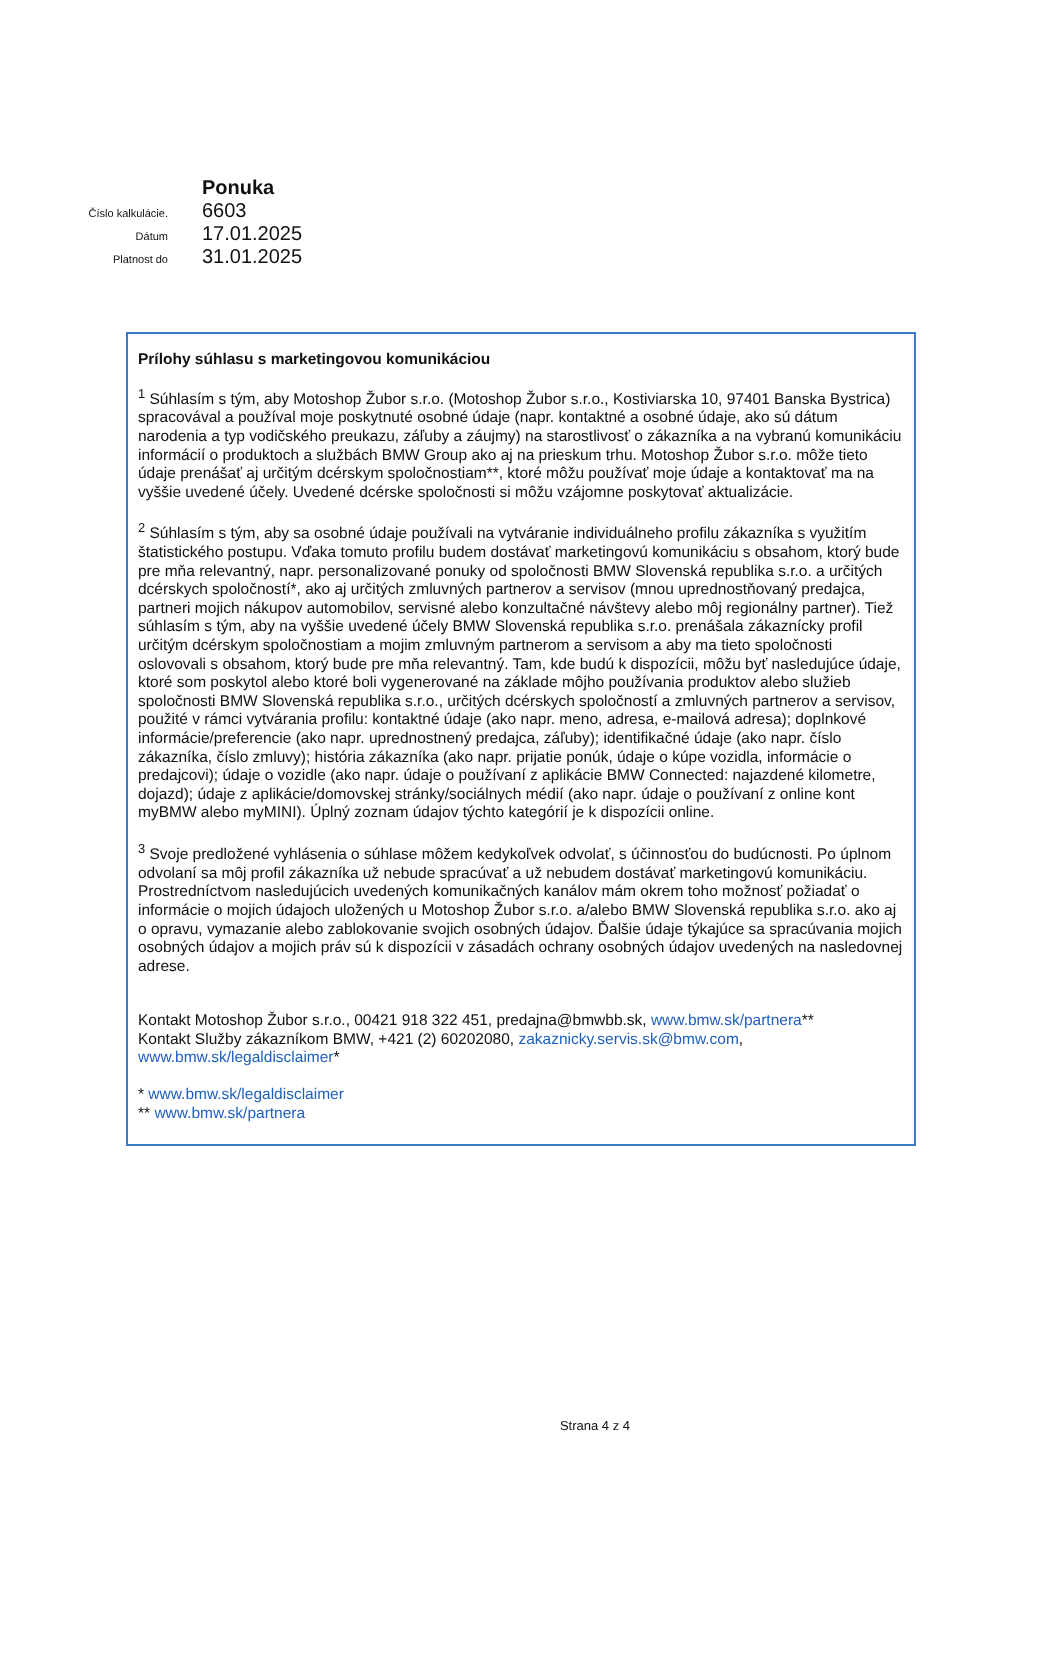Ponuka
Číslo kalkulácie.
6603
Dátum
17.01.2025
Platnost do
31.01.2025
Prílohy súhlasu s marketingovou komunikáciou
<sup>1</sup> Súhlasím s tým, aby Motoshop Žubor s.r.o. (Motoshop Žubor s.r.o., Kostiviarska 10, 97401 Banska Bystrica) spracovával a používal moje poskytnuté osobné údaje (napr. kontaktné a osobné údaje, ako sú dátum narodenia a typ vodičského preukazu, záľuby a záujmy) na starostlivosť o zákazníka a na vybranú komunikáciu informácií o produktoch a službách BMW Group ako aj na prieskum trhu. Motoshop Žubor s.r.o. môže tieto údaje prenášať aj určitým dcérskym spoločnostiam**, ktoré môžu používať moje údaje a kontaktovať ma na vyššie uvedené účely. Uvedené dcérske spoločnosti si môžu vzájomne poskytovať aktualizácie.
<sup>2</sup> Súhlasím s tým, aby sa osobné údaje používali na vytváranie individuálneho profilu zákazníka s využitím štatistického postupu. Vďaka tomuto profilu budem dostávať marketingovú komunikáciu s obsahom, ktorý bude pre mňa relevantný, napr. personalizované ponuky od spoločnosti BMW Slovenská republika s.r.o. a určitých dcérskych spoločností*, ako aj určitých zmluvných partnerov a servisov (mnou uprednostňovaný predajca, partneri mojich nákupov automobilov, servisné alebo konzultačné návštevy alebo môj regionálny partner). Tiež súhlasím s tým, aby na vyššie uvedené účely BMW Slovenská republika s.r.o. prenášala zákaznícky profil určitým dcérskym spoločnostiam a mojim zmluvným partnerom a servisom a aby ma tieto spoločnosti oslovovali s obsahom, ktorý bude pre mňa relevantný. Tam, kde budú k dispozícii, môžu byť nasledujúce údaje, ktoré som poskytol alebo ktoré boli vygenerované na základe môjho používania produktov alebo služieb spoločnosti BMW Slovenská republika s.r.o., určitých dcérskych spoločností a zmluvných partnerov a servisov, použité v rámci vytvárania profilu: kontaktné údaje (ako napr. meno, adresa, e-mailová adresa); doplnkové informácie/preferencie (ako napr. uprednostnený predajca, záľuby); identifikačné údaje (ako napr. číslo zákazníka, číslo zmluvy); história zákazníka (ako napr. prijatie ponúk, údaje o kúpe vozidla, informácie o predajcovi); údaje o vozidle (ako napr. údaje o používaní z aplikácie BMW Connected: najazdené kilometre, dojazd); údaje z aplikácie/domovskej stránky/sociálnych médií (ako napr. údaje o používaní z online kont myBMW alebo myMINI). Úplný zoznam údajov týchto kategórií je k dispozícii online.
<sup>3</sup> Svoje predložené vyhlásenia o súhlase môžem kedykoľvek odvolať, s účinnosťou do budúcnosti. Po úplnom odvolaní sa môj profil zákazníka už nebude spracúvať a už nebudem dostávať marketingovú komunikáciu. Prostredníctvom nasledujúcich uvedených komunikačných kanálov mám okrem toho možnosť požiadať o informácie o mojich údajoch uložených u Motoshop Žubor s.r.o. a/alebo BMW Slovenská republika s.r.o. ako aj o opravu, vymazanie alebo zablokovanie svojich osobných údajov. Ďalšie údaje týkajúce sa spracúvania mojich osobných údajov a mojich práv sú k dispozícii v zásadách ochrany osobných údajov uvedených na nasledovnej adrese.
Kontakt Motoshop Žubor s.r.o., 00421 918 322 451, predajna@bmwbb.sk, www.bmw.sk/partnera**
Kontakt Služby zákazníkom BMW, +421 (2) 60202080, zakaznicky.servis.sk@bmw.com,
www.bmw.sk/legaldisclaimer*
* www.bmw.sk/legaldisclaimer
** www.bmw.sk/partnera
Strana 4 z 4